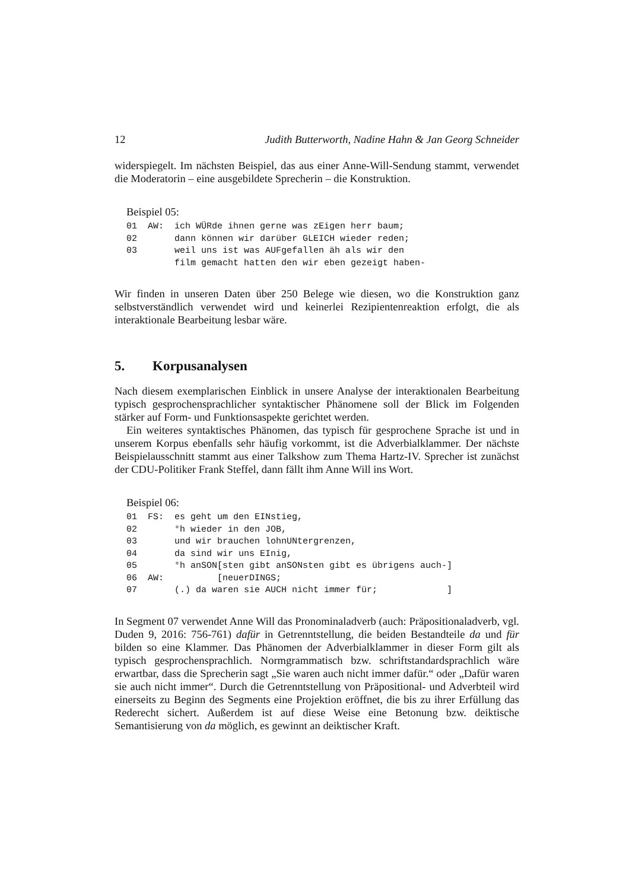12 Judith Butterworth, Nadine Hahn & Jan Georg Schneider
widerspiegelt. Im nächsten Beispiel, das aus einer Anne-Will-Sendung stammt, verwendet die Moderatorin – eine ausgebildete Sprecherin – die Konstruktion.
Beispiel 05:
01  AW:  ich WÜRde ihnen gerne was zEigen herr baum;
02       dann können wir darüber GLEICH wieder reden;
03       weil uns ist was AUFgefallen äh als wir den
         film gemacht hatten den wir eben gezeigt haben-
Wir finden in unseren Daten über 250 Belege wie diesen, wo die Konstruktion ganz selbstverständlich verwendet wird und keinerlei Rezipientenreaktion erfolgt, die als interaktionale Bearbeitung lesbar wäre.
5. Korpusanalysen
Nach diesem exemplarischen Einblick in unsere Analyse der interaktionalen Bearbeitung typisch gesprochensprachlicher syntaktischer Phänomene soll der Blick im Folgenden stärker auf Form- und Funktionsaspekte gerichtet werden.
Ein weiteres syntaktisches Phänomen, das typisch für gesprochene Sprache ist und in unserem Korpus ebenfalls sehr häufig vorkommt, ist die Adverbialklammer. Der nächste Beispielausschnitt stammt aus einer Talkshow zum Thema Hartz-IV. Sprecher ist zunächst der CDU-Politiker Frank Steffel, dann fällt ihm Anne Will ins Wort.
Beispiel 06:
01  FS:  es geht um den EINstieg,
02       °h wieder in den JOB,
03       und wir brauchen lohnUNtergrenzen,
04       da sind wir uns EInig,
05       °h anSON[sten gibt anSONsten gibt es übrigens auch-]
06  AW:          [neuerDINGS;
07       (.) da waren sie AUCH nicht immer für;             ]
In Segment 07 verwendet Anne Will das Pronominaladverb (auch: Präpositionaladverb, vgl. Duden 9, 2016: 756-761) dafür in Getrenntstellung, die beiden Bestandteile da und für bilden so eine Klammer. Das Phänomen der Adverbialklammer in dieser Form gilt als typisch gesprochensprachlich. Normgrammatisch bzw. schriftstandardsprachlich wäre erwartbar, dass die Sprecherin sagt „Sie waren auch nicht immer dafür.“ oder „Dafür waren sie auch nicht immer“. Durch die Getrenntstellung von Präpositional- und Adverbteil wird einerseits zu Beginn des Segments eine Projektion eröffnet, die bis zu ihrer Erfüllung das Rederecht sichert. Außerdem ist auf diese Weise eine Betonung bzw. deiktische Semantisierung von da möglich, es gewinnt an deiktischer Kraft.